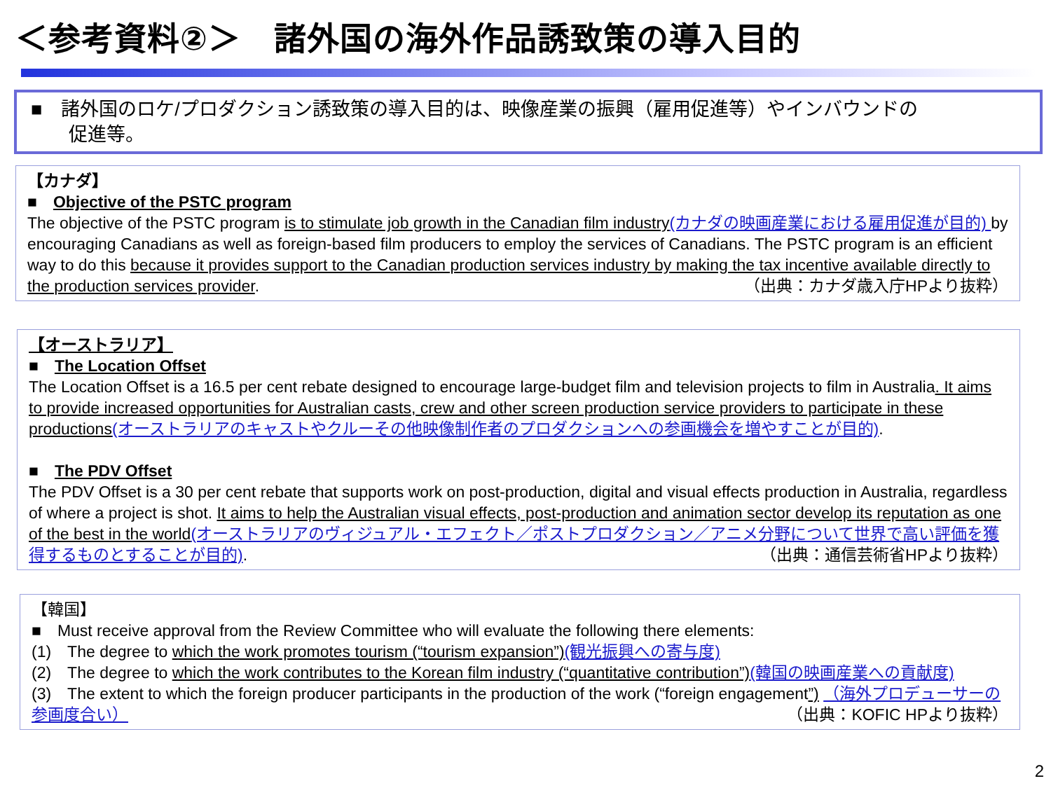＜参考資料②＞　諸外国の海外作品誘致策の導入目的
■　諸外国のロケ/プロダクション誘致策の導入目的は、映像産業の振興（雇用促進等）やインバウンドの
　　促進等。
【カナダ】
■　Objective of the PSTC program
The objective of the PSTC program is to stimulate job growth in the Canadian film industry(カナダの映画産業における雇用促進が目的) by encouraging Canadians as well as foreign-based film producers to employ the services of Canadians. The PSTC program is an efficient way to do this because it provides support to the Canadian production services industry by making the tax incentive available directly to the production services provider. （出典：カナダ歳入庁HPより抜粋）
【オーストラリア】
■　The Location Offset
The Location Offset is a 16.5 per cent rebate designed to encourage large-budget film and television projects to film in Australia. It aims to provide increased opportunities for Australian casts, crew and other screen production service providers to participate in these productions(オーストラリアのキャストやクルーその他映像制作者のプロダクションへの参画機会を増やすことが目的).
■　The PDV Offset
The PDV Offset is a 30 per cent rebate that supports work on post-production, digital and visual effects production in Australia, regardless of where a project is shot. It aims to help the Australian visual effects, post-production and animation sector develop its reputation as one of the best in the world(オーストラリアのヴィジュアル・エフェクト／ポストプロダクション／アニメ分野について世界で高い評価を獲得するものとすることが目的). （出典：通信芸術省HPより抜粋）
【韓国】
■　Must receive approval from the Review Committee who will evaluate the following there elements:
(1)　The degree to which the work promotes tourism (“tourism expansion”)(観光振興への寄与度)
(2)　The degree to which the work contributes to the Korean film industry (“quantitative contribution”)(韓国の映画産業への貢献度)
(3)　The extent to which the foreign producer participants in the production of the work (“foreign engagement”) （海外プロデューサーの参画度合い） （出典：KOFIC HPより抜粋）
2